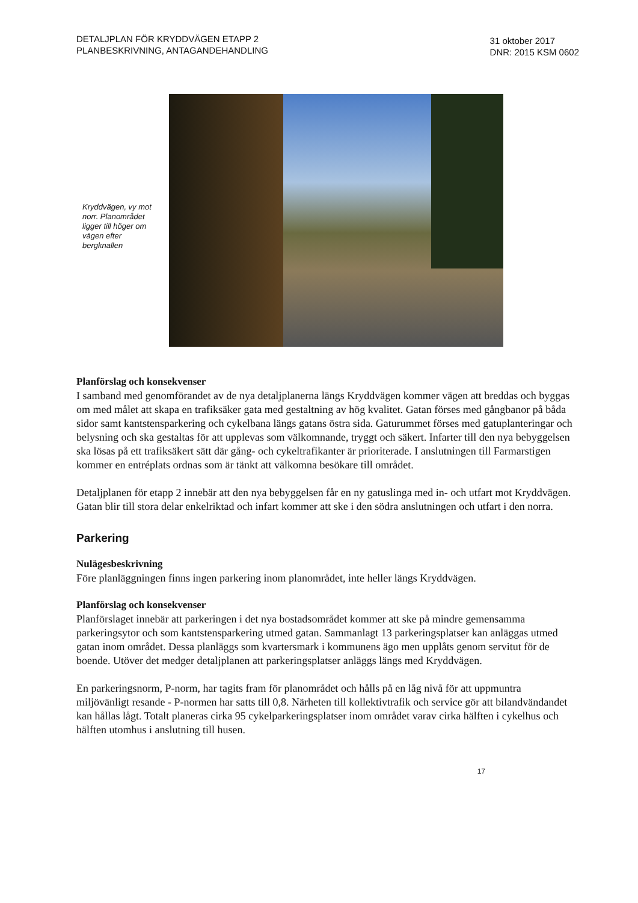DETALJPLAN FÖR KRYDDVÄGEN ETAPP 2
PLANBESKRIVNING, ANTAGANDEHANDLING
31 oktober 2017
DNR: 2015 KSM 0602
Kryddvägen, vy mot norr. Planområdet ligger till höger om vägen efter bergknallen
Planförslag och konsekvenser
I samband med genomförandet av de nya detaljplanerna längs Kryddvägen kommer vägen att breddas och byggas om med målet att skapa en trafiksäker gata med gestaltning av hög kvalitet. Gatan förses med gångbanor på båda sidor samt kantstensparkering och cykelbana längs gatans östra sida. Gaturummet förses med gatuplanteringar och belysning och ska gestaltas för att upplevas som välkomnande, tryggt och säkert. Infarter till den nya bebyggelsen ska lösas på ett trafiksäkert sätt där gång- och cykeltrafikanter är prioriterade. I anslutningen till Farmarstigen kommer en entréplats ordnas som är tänkt att välkomna besökare till området.
Detaljplanen för etapp 2 innebär att den nya bebyggelsen får en ny gatuslinga med in- och utfart mot Kryddvägen. Gatan blir till stora delar enkelriktad och infart kommer att ske i den södra anslutningen och utfart i den norra.
Parkering
Nulägesbeskrivning
Före planläggningen finns ingen parkering inom planområdet, inte heller längs Kryddvägen.
Planförslag och konsekvenser
Planförslaget innebär att parkeringen i det nya bostadsområdet kommer att ske på mindre gemensamma parkeringsytor och som kantstensparkering utmed gatan. Sammanlagt 13 parkeringsplatser kan anläggas utmed gatan inom området. Dessa planläggs som kvartersmark i kommunens ägo men upplåts genom servitut för de boende. Utöver det medger detaljplanen att parkeringsplatser anläggs längs med Kryddvägen.
En parkeringsnorm, P-norm, har tagits fram för planområdet och hålls på en låg nivå för att uppmuntra miljövänligt resande - P-normen har satts till 0,8. Närheten till kollektivtrafik och service gör att bilandvändandet kan hållas lågt. Totalt planeras cirka 95 cykelparkeringsplatser inom området varav cirka hälften i cykelhus och hälften utomhus i anslutning till husen.
17